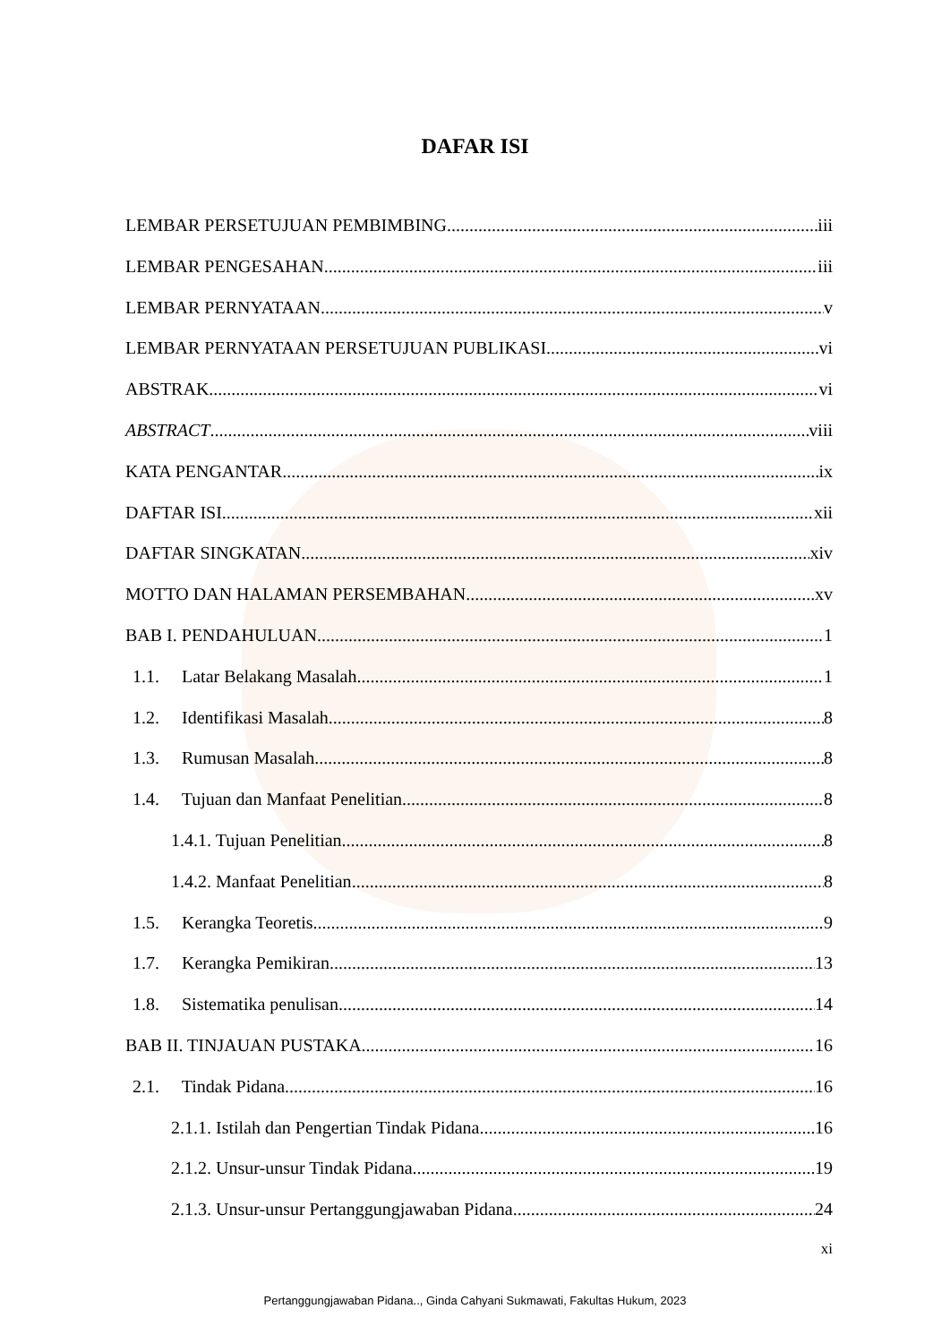DAFAR ISI
LEMBAR PERSETUJUAN PEMBIMBING iii
LEMBAR PENGESAHAN iii
LEMBAR PERNYATAAN v
LEMBAR PERNYATAAN PERSETUJUAN PUBLIKASI vi
ABSTRAK vi
ABSTRACT viii
KATA PENGANTAR ix
DAFTAR ISI xii
DAFTAR SINGKATAN xiv
MOTTO DAN HALAMAN PERSEMBAHAN xv
BAB I. PENDAHULUAN 1
1.1. Latar Belakang Masalah 1
1.2. Identifikasi Masalah 8
1.3. Rumusan Masalah 8
1.4. Tujuan dan Manfaat Penelitian 8
1.4.1. Tujuan Penelitian 8
1.4.2. Manfaat Penelitian 8
1.5. Kerangka Teoretis 9
1.7. Kerangka Pemikiran 13
1.8. Sistematika penulisan 14
BAB II. TINJAUAN PUSTAKA 16
2.1. Tindak Pidana 16
2.1.1. Istilah dan Pengertian Tindak Pidana 16
2.1.2. Unsur-unsur Tindak Pidana 19
2.1.3. Unsur-unsur Pertanggungjawaban Pidana 24
xi
Pertanggungjawaban Pidana.., Ginda Cahyani Sukmawati, Fakultas Hukum, 2023